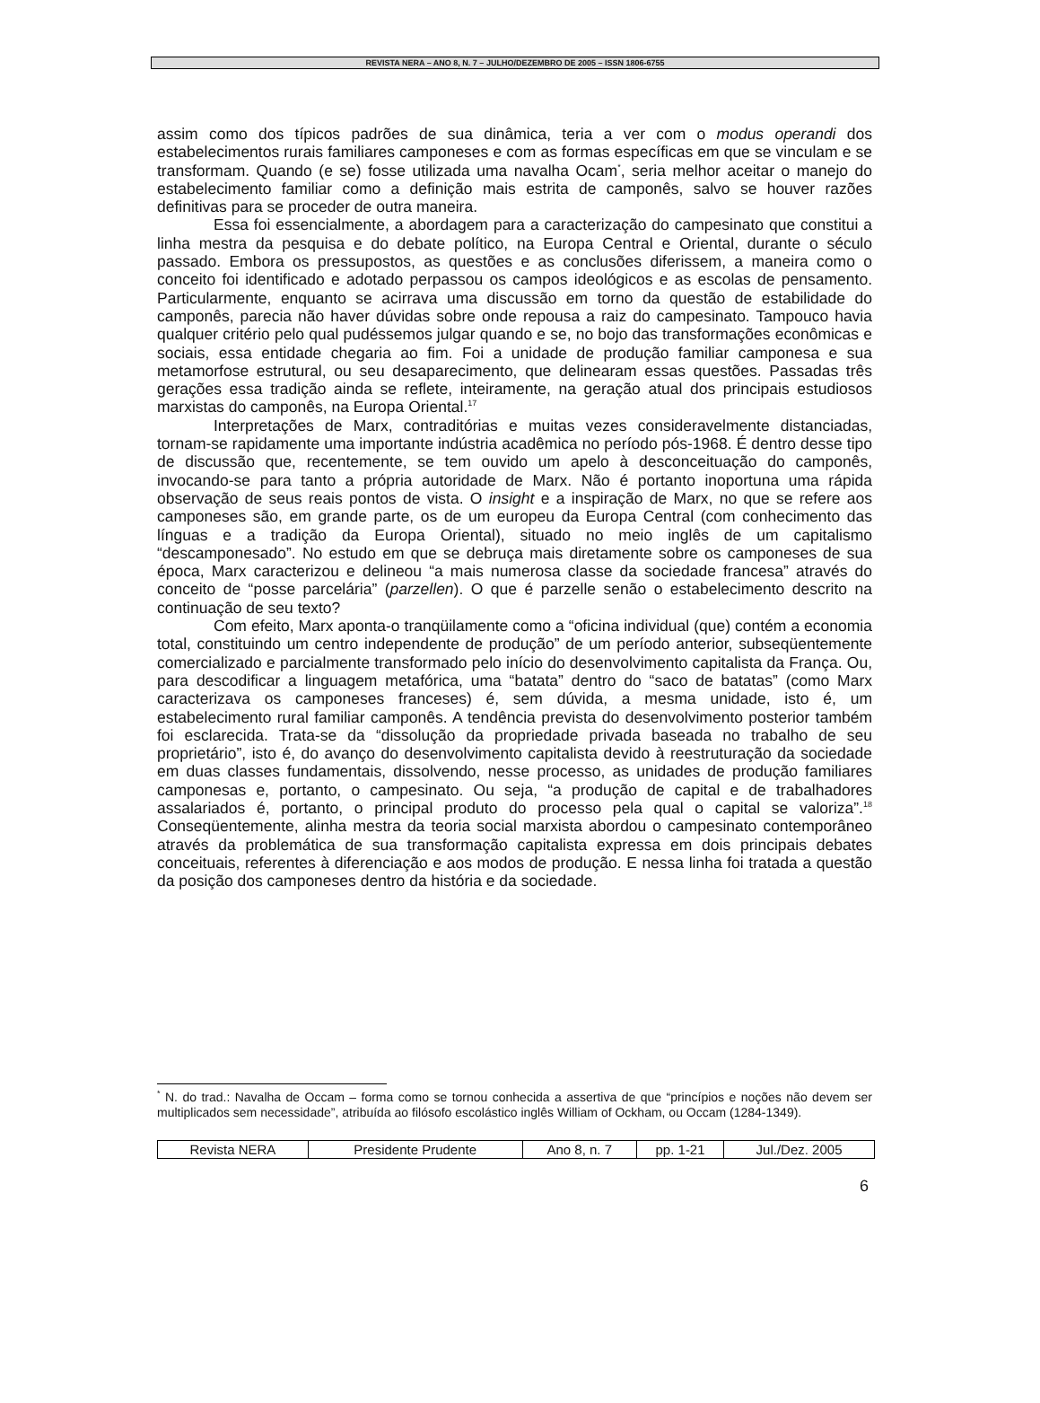REVISTA NERA – ANO 8, N. 7 – JULHO/DEZEMBRO DE 2005 – ISSN 1806-6755
assim como dos típicos padrões de sua dinâmica, teria a ver com o modus operandi dos estabelecimentos rurais familiares camponeses e com as formas específicas em que se vinculam e se transformam. Quando (e se) fosse utilizada uma navalha Ocam<sup>*</sup>, seria melhor aceitar o manejo do estabelecimento familiar como a definição mais estrita de camponês, salvo se houver razões definitivas para se proceder de outra maneira.
Essa foi essencialmente, a abordagem para a caracterização do campesinato que constitui a linha mestra da pesquisa e do debate político, na Europa Central e Oriental, durante o século passado. Embora os pressupostos, as questões e as conclusões diferissem, a maneira como o conceito foi identificado e adotado perpassou os campos ideológicos e as escolas de pensamento. Particularmente, enquanto se acirrava uma discussão em torno da questão de estabilidade do camponês, parecia não haver dúvidas sobre onde repousa a raiz do campesinato. Tampouco havia qualquer critério pelo qual pudéssemos julgar quando e se, no bojo das transformações econômicas e sociais, essa entidade chegaria ao fim. Foi a unidade de produção familiar camponesa e sua metamorfose estrutural, ou seu desaparecimento, que delinearam essas questões. Passadas três gerações essa tradição ainda se reflete, inteiramente, na geração atual dos principais estudiosos marxistas do camponês, na Europa Oriental.<sup>17</sup>
Interpretações de Marx, contraditórias e muitas vezes consideravelmente distanciadas, tornam-se rapidamente uma importante indústria acadêmica no período pós-1968. É dentro desse tipo de discussão que, recentemente, se tem ouvido um apelo à desconceituação do camponês, invocando-se para tanto a própria autoridade de Marx. Não é portanto inoportuna uma rápida observação de seus reais pontos de vista. O insight e a inspiração de Marx, no que se refere aos camponeses são, em grande parte, os de um europeu da Europa Central (com conhecimento das línguas e a tradição da Europa Oriental), situado no meio inglês de um capitalismo “descamponesado”. No estudo em que se debruça mais diretamente sobre os camponeses de sua época, Marx caracterizou e delineou “a mais numerosa classe da sociedade francesa” através do conceito de “posse parcelária” (parzellen). O que é parzelle senão o estabelecimento descrito na continuação de seu texto?
Com efeito, Marx aponta-o tranqüilamente como a “oficina individual (que) contém a economia total, constituindo um centro independente de produção” de um período anterior, subseqüentemente comercializado e parcialmente transformado pelo início do desenvolvimento capitalista da França. Ou, para descodificar a linguagem metafórica, uma “batata” dentro do “saco de batatas” (como Marx caracterizava os camponeses franceses) é, sem dúvida, a mesma unidade, isto é, um estabelecimento rural familiar camponês. A tendência prevista do desenvolvimento posterior também foi esclarecida. Trata-se da “dissolução da propriedade privada baseada no trabalho de seu proprietário”, isto é, do avanço do desenvolvimento capitalista devido à reestruturação da sociedade em duas classes fundamentais, dissolvendo, nesse processo, as unidades de produção familiares camponesas e, portanto, o campesinato. Ou seja, “a produção de capital e de trabalhadores assalariados é, portanto, o principal produto do processo pela qual o capital se valoriza”.<sup>18</sup> Conseqüentemente, alinha mestra da teoria social marxista abordou o campesinato contemporâneo através da problemática de sua transformação capitalista expressa em dois principais debates conceituais, referentes à diferenciação e aos modos de produção. E nessa linha foi tratada a questão da posição dos camponeses dentro da história e da sociedade.
<sup>*</sup> N. do trad.: Navalha de Occam – forma como se tornou conhecida a assertiva de que “princípios e noções não devem ser multiplicados sem necessidade”, atribuída ao filósofo escolástico inglês William of Ockham, ou Occam (1284-1349).
| Revista NERA | Presidente Prudente | Ano 8, n. 7 | pp. 1-21 | Jul./Dez. 2005 |
6